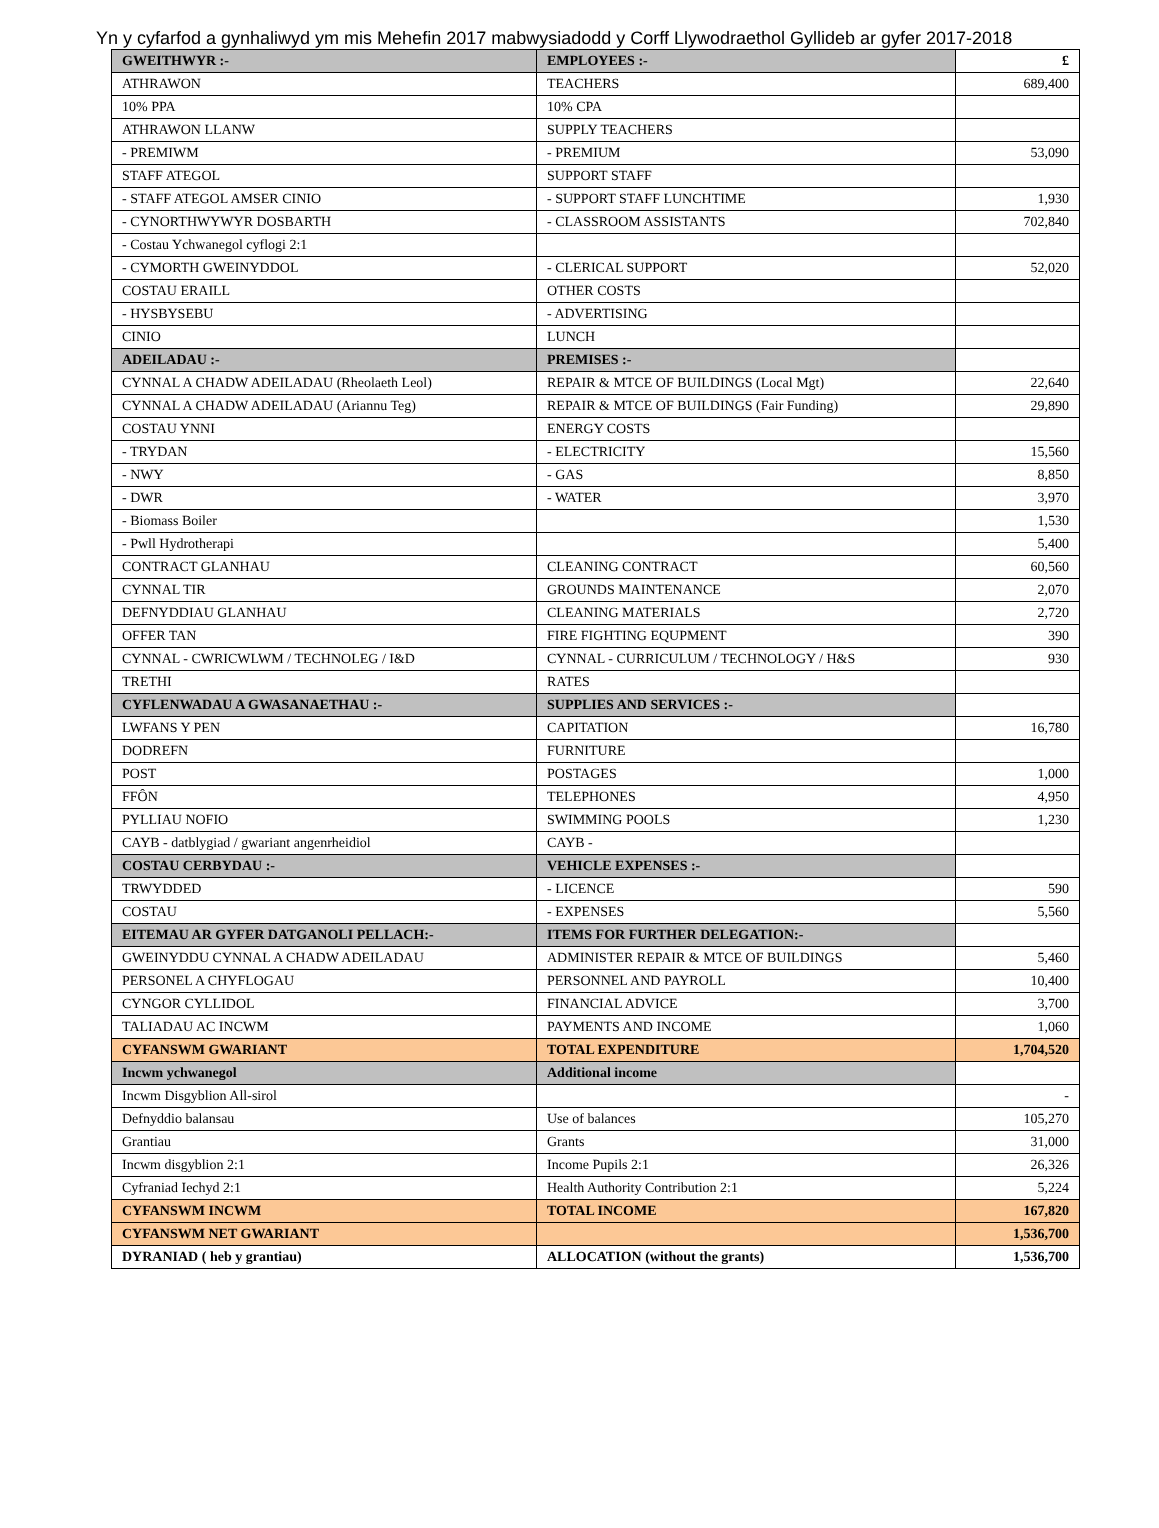Yn y cyfarfod a gynhaliwyd ym mis Mehefin 2017 mabwysiadodd y Corff Llywodraethol Gyllideb ar gyfer 2017-2018
| GWEITHWYR :- | EMPLOYEES :- | £ |
| --- | --- | --- |
| ATHRAWON | TEACHERS | 689,400 |
| 10% PPA | 10% CPA | |
| ATHRAWON LLANW | SUPPLY TEACHERS | |
| - PREMIWM | - PREMIUM | 53,090 |
| STAFF ATEGOL | SUPPORT STAFF | |
| - STAFF ATEGOL AMSER CINIO | - SUPPORT STAFF LUNCHTIME | 1,930 |
| - CYNORTHWYWYR DOSBARTH | - CLASSROOM ASSISTANTS | 702,840 |
| - Costau Ychwanegol cyflogi 2:1 | | |
| - CYMORTH GWEINYDDOL | - CLERICAL SUPPORT | 52,020 |
| COSTAU ERAILL | OTHER COSTS | |
| - HYSBYSEBU | - ADVERTISING | |
| CINIO | LUNCH | |
| ADEILADAU :- | PREMISES :- | |
| CYNNAL A CHADW ADEILADAU (Rheolaeth Leol) | REPAIR & MTCE OF BUILDINGS (Local Mgt) | 22,640 |
| CYNNAL A CHADW ADEILADAU (Ariannu Teg) | REPAIR & MTCE OF BUILDINGS (Fair Funding) | 29,890 |
| COSTAU YNNI | ENERGY COSTS | |
| - TRYDAN | - ELECTRICITY | 15,560 |
| - NWY | - GAS | 8,850 |
| - DWR | - WATER | 3,970 |
| - Biomass Boiler | | 1,530 |
| - Pwll Hydrotherapi | | 5,400 |
| CONTRACT GLANHAU | CLEANING CONTRACT | 60,560 |
| CYNNAL TIR | GROUNDS MAINTENANCE | 2,070 |
| DEFNYDDIAU GLANHAU | CLEANING MATERIALS | 2,720 |
| OFFER TAN | FIRE FIGHTING EQUPMENT | 390 |
| CYNNAL - CWRICWLWM / TECHNOLEG / I&D | CYNNAL - CURRICULUM / TECHNOLOGY / H&S | 930 |
| TRETHI | RATES | |
| CYFLENWADAU A GWASANAETHAU :- | SUPPLIES AND SERVICES :- | |
| LWFANS Y PEN | CAPITATION | 16,780 |
| DODREFN | FURNITURE | |
| POST | POSTAGES | 1,000 |
| FFÔN | TELEPHONES | 4,950 |
| PYLLIAU NOFIO | SWIMMING POOLS | 1,230 |
| CAYB - datblygiad / gwariant angenrheidiol | CAYB - | |
| COSTAU CERBYDAU :- | VEHICLE EXPENSES :- | |
| TRWYDDED | - LICENCE | 590 |
| COSTAU | - EXPENSES | 5,560 |
| EITEMAU AR GYFER DATGANOLI PELLACH:- | ITEMS FOR FURTHER DELEGATION:- | |
| GWEINYDDU CYNNAL A CHADW ADEILADAU | ADMINISTER REPAIR & MTCE OF BUILDINGS | 5,460 |
| PERSONEL A CHYFLOGAU | PERSONNEL AND PAYROLL | 10,400 |
| CYNGOR CYLLIDOL | FINANCIAL ADVICE | 3,700 |
| TALIADAU AC INCWM | PAYMENTS AND INCOME | 1,060 |
| CYFANSWM GWARIANT | TOTAL EXPENDITURE | 1,704,520 |
| Incwm ychwanegol | Additional income | |
| Incwm Disgyblion All-sirol | | - |
| Defnyddio balansau | Use of balances | 105,270 |
| Grantiau | Grants | 31,000 |
| Incwm disgyblion 2:1 | Income Pupils 2:1 | 26,326 |
| Cyfraniad Iechyd 2:1 | Health Authority Contribution 2:1 | 5,224 |
| CYFANSWM INCWM | TOTAL INCOME | 167,820 |
| CYFANSWM NET GWARIANT | | 1,536,700 |
| DYRANIAD ( heb y grantiau) | ALLOCATION (without the grants) | 1,536,700 |